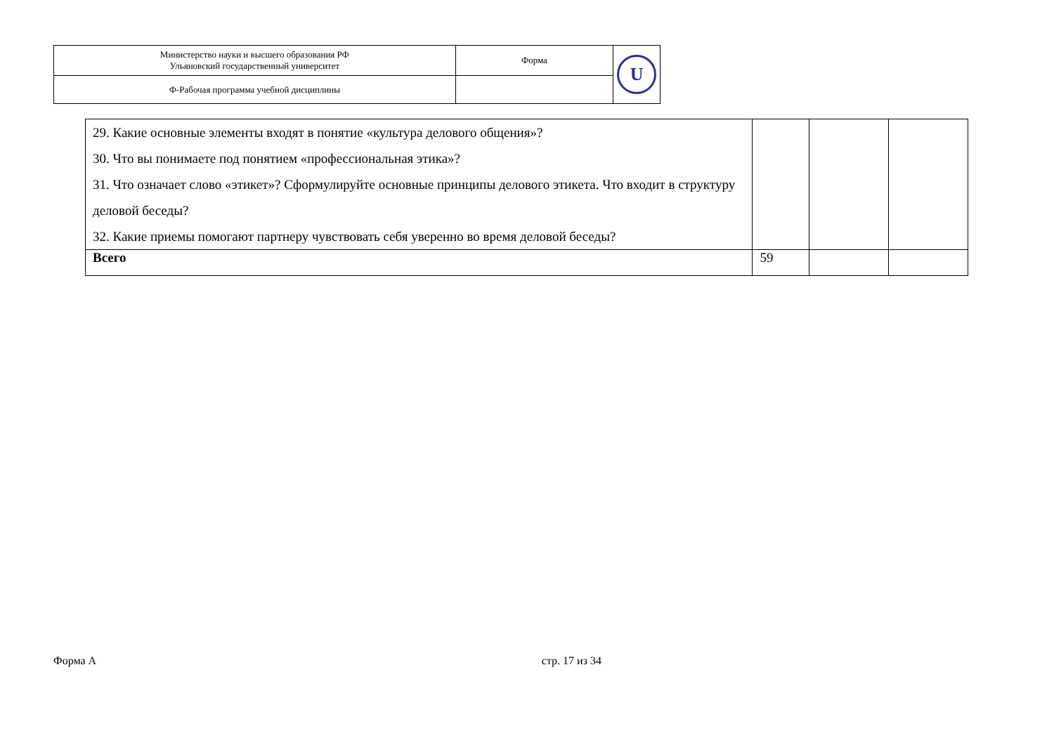| Министерство науки и высшего образования РФ Ульяновский государственный университет | Форма | U |
| Ф-Рабочая программа учебной дисциплины | | |
| 29. Какие основные элементы входят в понятие «культура делового общения»? 30. Что вы понимаете под понятием «профессиональная этика»? 31. Что означает слово «этикет»? Сформулируйте основные принципы делового этикета. Что входит в структуру деловой беседы? 32. Какие приемы помогают партнеру чувствовать себя уверенно во время деловой беседы? | | | |
| Всего | 59 | | |
Форма А стр. 17 из 34